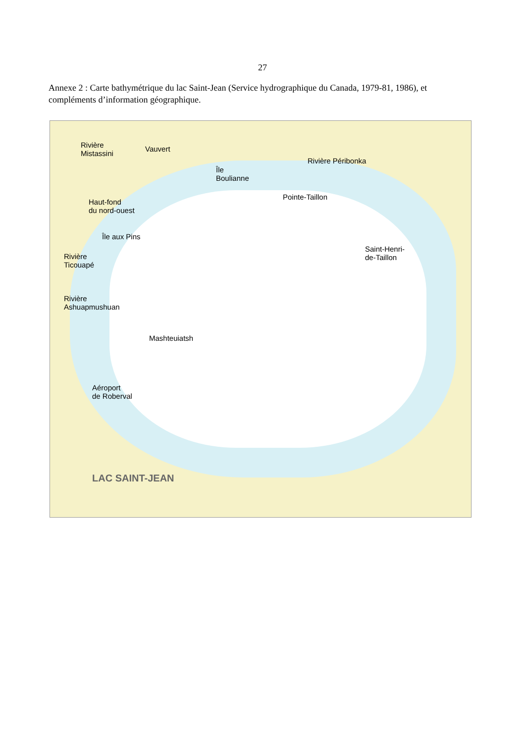27
Annexe 2 : Carte bathymétrique du lac Saint-Jean (Service hydrographique du Canada, 1979-81, 1986), et compléments d’information géographique.
Rivière
Mistassini
Vauvert
Rivière Péribonka
Île
Boulianne
Pointe-Taillon
Haut-fond
du nord-ouest
Île aux Pins
Saint-Henri-
de-Taillon
Rivière
Ticouapé
Rivière
Ashuapmushuan
Mashteuiatsh
Aéroport
de Roberval
LAC SAINT-JEAN